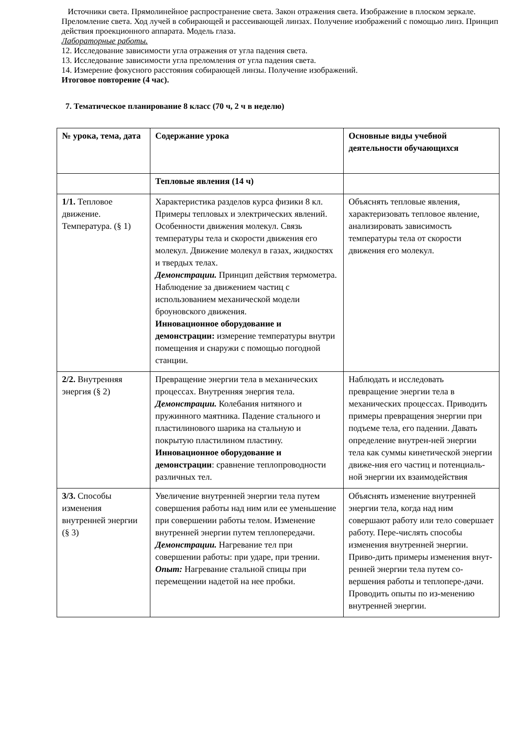Источники света. Прямолинейное распространение света. Закон отражения света. Изображение в плоском зеркале. Преломление света. Ход лучей в собирающей и рассеивающей линзах. Получение изображений с помощью линз. Принцип действия проекционного аппарата. Модель глаза.
Лабораторные работы.
12. Исследование зависимости угла отражения от угла падения света.
13. Исследование зависимости угла преломления от угла падения света.
14. Измерение фокусного расстояния собирающей линзы. Получение изображений.
Итоговое повторение (4 час).
7. Тематическое планирование 8 класс (70 ч, 2 ч в неделю)
| № урока, тема, дата | Содержание урока | Основные виды учебной деятельности обучающихся |
| | Тепловые явления (14 ч) | |
| 1/1. Тепловое движение. Температура. (§ 1) | Характеристика разделов курса физики 8 кл. Примеры тепловых и электрических явлений. Особенности движения молекул. Связь температуры тела и скорости движения его молекул. Движение молекул в газах, жидкостях и твердых телах. Демонстрации. Принцип действия термометра. Наблюдение за движением частиц с использованием механической модели броуновского движения. Инновационное оборудование и демонстрации: измерение температуры внутри помещения и снаружи с помощью погодной станции. | Объяснять тепловые явления, характеризовать тепловое явление, анализировать зависимость температуры тела от скорости движения его молекул. |
| 2/2. Внутренняя энергия (§ 2) | Превращение энергии тела в механических процессах. Внутренняя энергия тела. Демонстрации. Колебания нитяного и пружинного маятника. Падение стального и пластилинового шарика на стальную и покрытую пластилином пластину. Инновационное оборудование и демонстрации : сравнение теплопроводности различных тел. | Наблюдать и исследовать превращение энергии тела в механических процессах. Приводить примеры превращения энергии при подъеме тела, его падении. Давать определение внутрен-ней энергии тела как суммы кинетической энергии движе-ния его частиц и потенциаль-ной энергии их взаимодействия |
| 3/3. Способы изменения внутренней энергии (§ 3) | Увеличение внутренней энергии тела путем совершения работы над ним или ее уменьшение при совершении работы телом. Изменение внутренней энергии путем теплопередачи. Демонстрации. Нагревание тел при совершении работы: при ударе, при трении. Опыт: Нагревание стальной спицы при перемещении надетой на нее пробки. | Объяснять изменение внутренней энергии тела, когда над ним совершают работу или тело совершает работу. Пере-числять способы изменения внутренней энергии. Приво-дить примеры изменения внут-ренней энергии тела путем со-вершения работы и теплопере-дачи. Проводить опыты по из-менению внутренней энергии. |